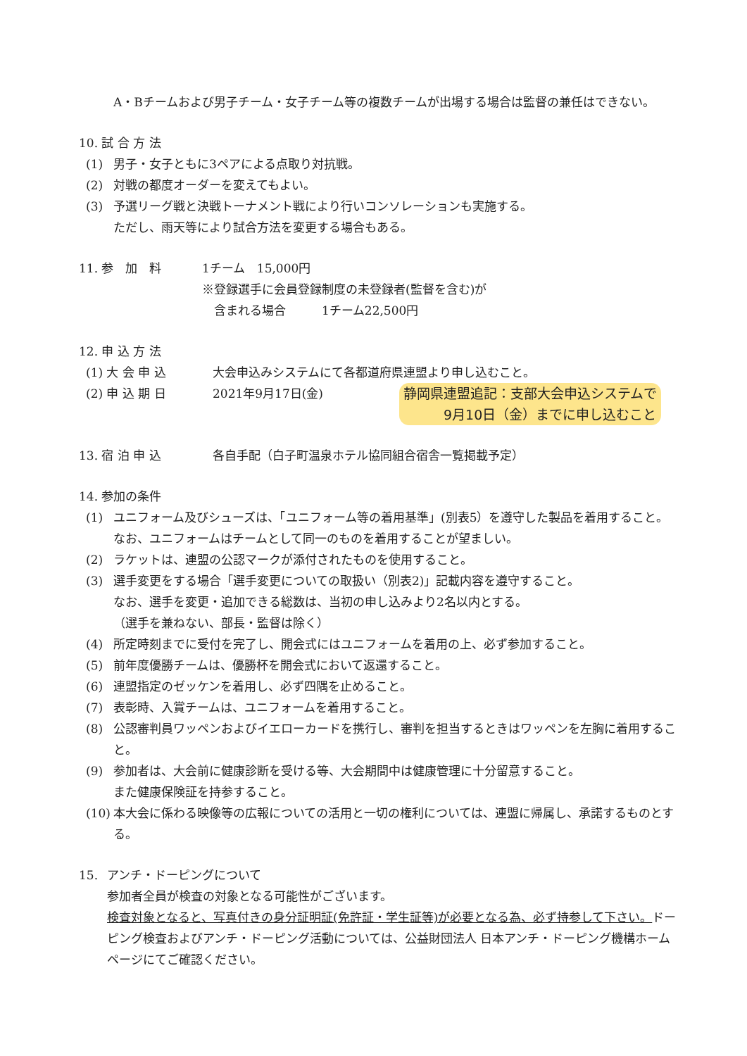A・Bチームおよび男子チーム・女子チーム等の複数チームが出場する場合は監督の兼任はできない。
10. 試 合 方 法
(1) 男子・女子ともに3ペアによる点取り対抗戦。
(2) 対戦の都度オーダーを変えてもよい。
(3) 予選リーグ戦と決戦トーナメント戦により行いコンソレーションも実施する。
ただし、雨天等により試合方法を変更する場合もある。
11. 参　加　料 1チーム　15,000円
※登録選手に会員登録制度の未登録者(監督を含む)が
　含まれる場合　　　1チーム22,500円
12. 申 込 方 法
(1) 大 会 申 込 大会申込みシステムにて各都道府県連盟より申し込むこと。
(2) 申 込 期 日 2021年9月17日(金) 静岡県連盟追記：支部大会申込システムで
　　　9月10日（金）までに申し込むこと
13. 宿 泊 申 込 各自手配（白子町温泉ホテル協同組合宿舎一覧掲載予定）
14. 参加の条件
(1) ユニフォーム及びシューズは、「ユニフォーム等の着用基準」(別表5）を遵守した製品を着用すること。なお、ユニフォームはチームとして同一のものを着用することが望ましい。
(2) ラケットは、連盟の公認マークが添付されたものを使用すること。
(3) 選手変更をする場合「選手変更についての取扱い（別表2)」記載内容を遵守すること。
なお、選手を変更・追加できる総数は、当初の申し込みより2名以内とする。
（選手を兼ねない、部長・監督は除く）
(4) 所定時刻までに受付を完了し、開会式にはユニフォームを着用の上、必ず参加すること。
(5) 前年度優勝チームは、優勝杯を開会式において返還すること。
(6) 連盟指定のゼッケンを着用し、必ず四隅を止めること。
(7) 表彰時、入賞チームは、ユニフォームを着用すること。
(8) 公認審判員ワッペンおよびイエローカードを携行し、審判を担当するときはワッペンを左胸に着用すること。
(9) 参加者は、大会前に健康診断を受ける等、大会期間中は健康管理に十分留意すること。
また健康保険証を持参すること。
(10) 本大会に係わる映像等の広報についての活用と一切の権利については、連盟に帰属し、承諾するものとする。
15. アンチ・ドーピングについて
参加者全員が検査の対象となる可能性がございます。
検査対象となると、写真付きの身分証明証(免許証・学生証等)が必要となる為、必ず持参して下さい。ドーピング検査およびアンチ・ドーピング活動については、公益財団法人 日本アンチ・ドーピング機構ホームページにてご確認ください。